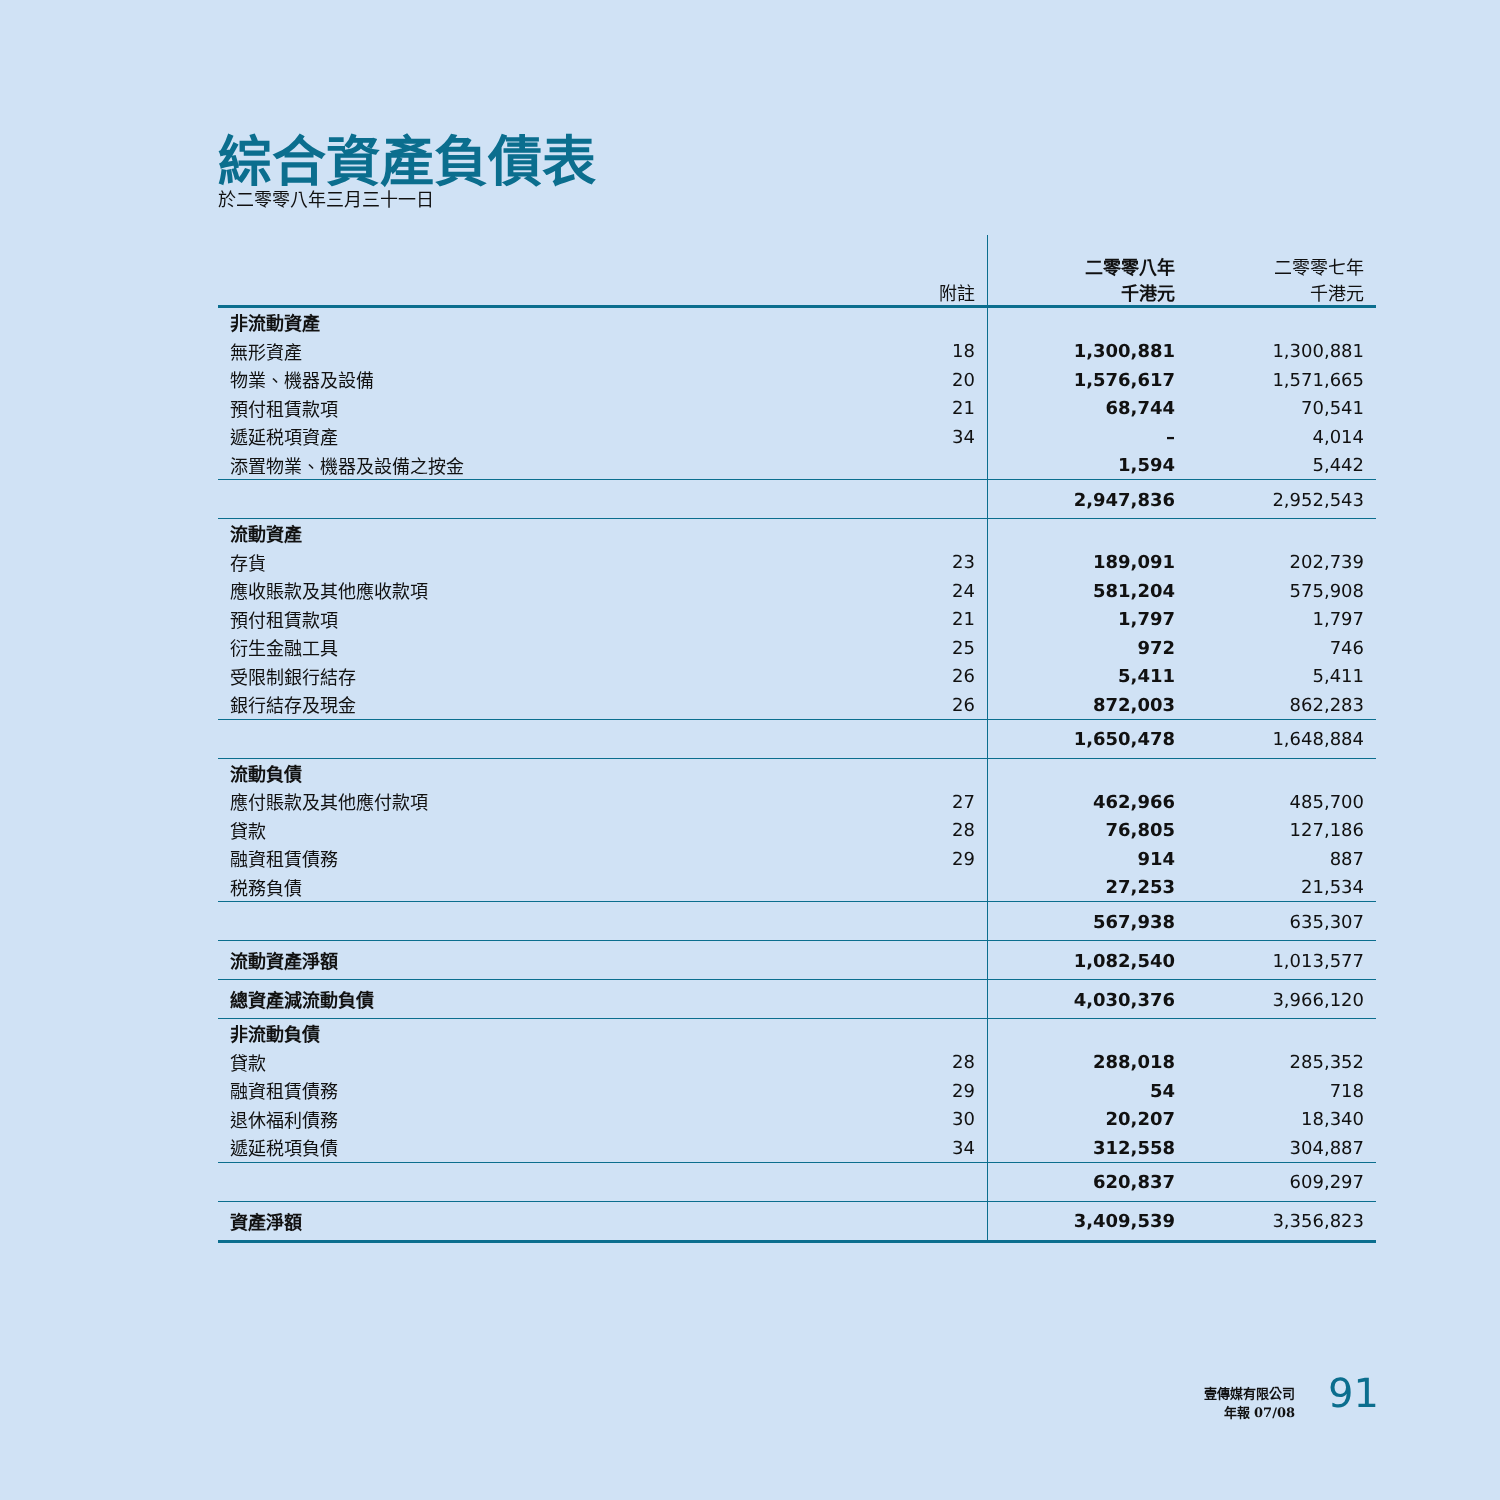綜合資產負債表
於二零零八年三月三十一日
| | 附註 | 二零零八年 千港元 | 二零零七年 千港元 |
| --- | --- | --- | --- |
| 非流動資產 | | | |
| 無形資產 | 18 | 1,300,881 | 1,300,881 |
| 物業、機器及設備 | 20 | 1,576,617 | 1,571,665 |
| 預付租賃款項 | 21 | 68,744 | 70,541 |
| 遞延税項資產 | 34 | – | 4,014 |
| 添置物業、機器及設備之按金 | | 1,594 | 5,442 |
| | | 2,947,836 | 2,952,543 |
| 流動資產 | | | |
| 存貨 | 23 | 189,091 | 202,739 |
| 應收賬款及其他應收款項 | 24 | 581,204 | 575,908 |
| 預付租賃款項 | 21 | 1,797 | 1,797 |
| 衍生金融工具 | 25 | 972 | 746 |
| 受限制銀行結存 | 26 | 5,411 | 5,411 |
| 銀行結存及現金 | 26 | 872,003 | 862,283 |
| | | 1,650,478 | 1,648,884 |
| 流動負債 | | | |
| 應付賬款及其他應付款項 | 27 | 462,966 | 485,700 |
| 貸款 | 28 | 76,805 | 127,186 |
| 融資租賃債務 | 29 | 914 | 887 |
| 税務負債 | | 27,253 | 21,534 |
| | | 567,938 | 635,307 |
| 流動資產淨額 | | 1,082,540 | 1,013,577 |
| 總資產減流動負債 | | 4,030,376 | 3,966,120 |
| 非流動負債 | | | |
| 貸款 | 28 | 288,018 | 285,352 |
| 融資租賃債務 | 29 | 54 | 718 |
| 退休福利債務 | 30 | 20,207 | 18,340 |
| 遞延税項負債 | 34 | 312,558 | 304,887 |
| | | 620,837 | 609,297 |
| 資產淨額 | | 3,409,539 | 3,356,823 |
壹傳媒有限公司
年報 07/08
91